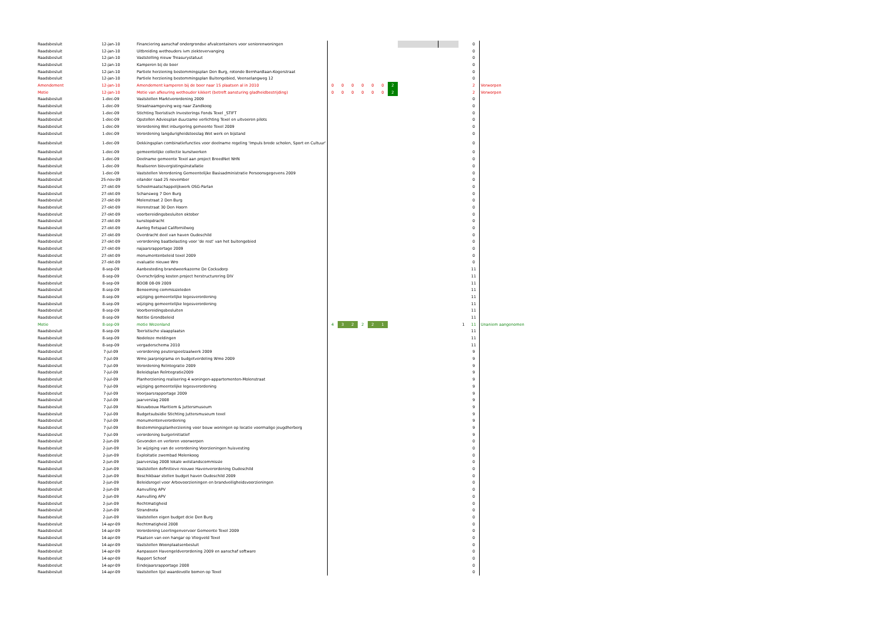| Raadsbesluit | 12-jan-10 | Financiering aanschaf ondergrondse afvalcontainers voor seniorenwoningen | | | | | | | | | | | | | | | 0 | |
| Raadsbesluit | 12-jan-10 | Uitbreiding wethouders ivm ziektevervanging | | | | | | | | | | | | | | | 0 | |
| Raadsbesluit | 12-jan-10 | Vaststelling nieuw Treasurystatuut | | | | | | | | | | | | | | | 0 | |
| Raadsbesluit | 12-jan-10 | Kamperen bij de boer | | | | | | | | | | | | | | | 0 | |
| Raadsbesluit | 12-jan-10 | Partiele herziening bestemmingsplan Den Burg, rotonde Bernhardlaan-Kogerstraat | | | | | | | | | | | | | | | 0 | |
| Raadsbesluit | 12-jan-10 | Partiele herziening bestemmingsplan Buitengebied, Veenselangweg 12 | | | | | | | | | | | | | | | 0 | |
| Amendement | 12-jan-10 | Amendement kamperen bij de boer naar 15 plaatsen al in 2010 | 0 | 0 | 0 | 0 | 0 | 0 | 2 | | | | | | | | 2 | Verworpen |
| Motie | 12-jan-10 | Motie van afkeuring wethouder kikkert (betreft aansturing gladheidbestrijding) | 0 | 0 | 0 | 0 | 0 | 0 | 2 | | | | | | | | 2 | Verworpen |
| Raadsbesluit | 1-dec-09 | Vaststellen Marktverordening 2009 | | | | | | | | | | | | | | | 0 | |
| Raadsbesluit | 1-dec-09 | Straatnaamgeving weg naar Zandkoog | | | | | | | | | | | | | | | 0 | |
| Raadsbesluit | 1-dec-09 | Stichting Toeristisch Investerings Fonds Texel _STIFT | | | | | | | | | | | | | | | 0 | |
| Raadsbesluit | 1-dec-09 | Opstellen Adviesplan duurzame verlichting Texel en uitvoeren pilots | | | | | | | | | | | | | | | 0 | |
| Raadsbesluit | 1-dec-09 | Verordening Wet inburgering gemeente Texel 2009 | | | | | | | | | | | | | | | 0 | |
| Raadsbesluit | 1-dec-09 | Verordening langdurigheidstoeslag Wet werk en bijstand | | | | | | | | | | | | | | | 0 | |
| Raadsbesluit | 1-dec-09 | Dekkingsplan combinatiefuncties voor deelname regeling 'Impuls brede scholen, Sport en Cultuur' | | | | | | | | | | | | | | | 0 | |
| Raadsbesluit | 1-dec-09 | gemeentelijke collectie kunstwerken | | | | | | | | | | | | | | | 0 | |
| Raadsbesluit | 1-dec-09 | Deelname gemeente Texel aan project BreedNet NHN | | | | | | | | | | | | | | | 0 | |
| Raadsbesluit | 1-dec-09 | Realiseren biovergistingsinstallatie | | | | | | | | | | | | | | | 0 | |
| Raadsbesluit | 1-dec-09 | Vaststellen Verordening Gemeentelijke Basisadministratie Persoonsgegevens 2009 | | | | | | | | | | | | | | | 0 | |
| Raadsbesluit | 25-nov-09 | eilander raad 25 november | | | | | | | | | | | | | | | 0 | |
| Raadsbesluit | 27-okt-09 | Schoolmaatschappelijkwerk OSG-Parlan | | | | | | | | | | | | | | | 0 | |
| Raadsbesluit | 27-okt-09 | Schansweg 7 Den Burg | | | | | | | | | | | | | | | 0 | |
| Raadsbesluit | 27-okt-09 | Molenstraat 2 Den Burg | | | | | | | | | | | | | | | 0 | |
| Raadsbesluit | 27-okt-09 | Herenstraat 30 Den Hoorn | | | | | | | | | | | | | | | 0 | |
| Raadsbesluit | 27-okt-09 | voorbereidingsbesluiten oktober | | | | | | | | | | | | | | | 0 | |
| Raadsbesluit | 27-okt-09 | kunstopdracht | | | | | | | | | | | | | | | 0 | |
| Raadsbesluit | 27-okt-09 | Aanleg fietspad Californiëweg | | | | | | | | | | | | | | | 0 | |
| Raadsbesluit | 27-okt-09 | Overdracht deel van haven Oudeschild | | | | | | | | | | | | | | | 0 | |
| Raadsbesluit | 27-okt-09 | verordening baatbelasting voor 'de rest' van het buitengebied | | | | | | | | | | | | | | | 0 | |
| Raadsbesluit | 27-okt-09 | najaarsrapportage 2009 | | | | | | | | | | | | | | | 0 | |
| Raadsbesluit | 27-okt-09 | monumentenbeleid texel 2009 | | | | | | | | | | | | | | | 0 | |
| Raadsbesluit | 27-okt-09 | evaluatie nieuwe Wro | | | | | | | | | | | | | | | 0 | |
| Raadsbesluit | 8-sep-09 | Aanbesteding brandweerkazerne De Cocksdorp | | | | | | | | | | | | | | | 11 | |
| Raadsbesluit | 8-sep-09 | Overschrijding kosten project herstructurering DIV | | | | | | | | | | | | | | | 11 | |
| Raadsbesluit | 8-sep-09 | BOOB 08-09 2009 | | | | | | | | | | | | | | | 11 | |
| Raadsbesluit | 8-sep-09 | Benoeming commissieleden | | | | | | | | | | | | | | | 11 | |
| Raadsbesluit | 8-sep-09 | wijziging gemeentelijke legesverordening | | | | | | | | | | | | | | | 11 | |
| Raadsbesluit | 8-sep-09 | wijziging gemeentelijke legesverordening | | | | | | | | | | | | | | | 11 | |
| Raadsbesluit | 8-sep-09 | Voorbereidingsbesluiten | | | | | | | | | | | | | | | 11 | |
| Raadsbesluit | 8-sep-09 | Notitie Grondbeleid | | | | | | | | | | | | | | | 11 | |
| Motie | 8-sep-09 | motie Wezenland | 4 | 3 | 2 | 2 | 2 | 1 | | | | | | | | 1 | 11 | Unaniem aangenomen |
| Raadsbesluit | 8-sep-09 | Toeristische slaapplaatsn | | | | | | | | | | | | | | | 11 | |
| Raadsbesluit | 8-sep-09 | Nodeloze meldingen | | | | | | | | | | | | | | | 11 | |
| Raadsbesluit | 8-sep-09 | vergaderschema 2010 | | | | | | | | | | | | | | | 11 | |
| Raadsbesluit | 7-jul-09 | verordening peuterspeelzaalwerk 2009 | | | | | | | | | | | | | | | 9 | |
| Raadsbesluit | 7-jul-09 | Wmo jaarprograma en budgetverdeling Wmo 2009 | | | | | | | | | | | | | | | 9 | |
| Raadsbesluit | 7-jul-09 | Verordening Reïntegratie 2009 | | | | | | | | | | | | | | | 9 | |
| Raadsbesluit | 7-jul-09 | Beleidsplan Reïntegratie2009 | | | | | | | | | | | | | | | 9 | |
| Raadsbesluit | 7-jul-09 | Planherziening realisering 4 woningen-appartementen-Molenstraat | | | | | | | | | | | | | | | 9 | |
| Raadsbesluit | 7-jul-09 | wijziging gemeentelijke legesverordening | | | | | | | | | | | | | | | 9 | |
| Raadsbesluit | 7-jul-09 | Voorjaarsrapportage 2009 | | | | | | | | | | | | | | | 9 | |
| Raadsbesluit | 7-jul-09 | jaarverslag 2008 | | | | | | | | | | | | | | | 9 | |
| Raadsbesluit | 7-jul-09 | Nieuwbouw Maritiem & Juttersmuseum | | | | | | | | | | | | | | | 9 | |
| Raadsbesluit | 7-jul-09 | Budgetsubsidie Stichting Juttersmuseum texel | | | | | | | | | | | | | | | 9 | |
| Raadsbesluit | 7-jul-09 | monumentenverordening | | | | | | | | | | | | | | | 9 | |
| Raadsbesluit | 7-jul-09 | Bestemmingsplanherziening voor bouw woningen op locatie voormalige jeugdherberg | | | | | | | | | | | | | | | 9 | |
| Raadsbesluit | 7-jul-09 | verordening burgerinitiatief | | | | | | | | | | | | | | | 9 | |
| Raadsbesluit | 2-jun-09 | Gevonden en verloren voorwerpen | | | | | | | | | | | | | | | 0 | |
| Raadsbesluit | 2-jun-09 | 3e wijziging van de verordening Voorzieningen huisvesting | | | | | | | | | | | | | | | 0 | |
| Raadsbesluit | 2-jun-09 | Exploitatie zwembad Molenkoog | | | | | | | | | | | | | | | 0 | |
| Raadsbesluit | 2-jun-09 | Jaarverslag 2008 lokale welstandscommissie | | | | | | | | | | | | | | | 0 | |
| Raadsbesluit | 2-jun-09 | Vaststellen definitieve nieuwe Havenverordening Oudeschild | | | | | | | | | | | | | | | 0 | |
| Raadsbesluit | 2-jun-09 | Beschikbaar stellen budget haven Oudeschild 2009 | | | | | | | | | | | | | | | 0 | |
| Raadsbesluit | 2-jun-09 | Beleidsregel voor Arbovoorzieningen en brandveiligheidsvoorzieningen | | | | | | | | | | | | | | | 0 | |
| Raadsbesluit | 2-jun-09 | Aanvulling APV | | | | | | | | | | | | | | | 0 | |
| Raadsbesluit | 2-jun-09 | Aanvulling APV | | | | | | | | | | | | | | | 0 | |
| Raadsbesluit | 2-jun-09 | Rechtmatigheid | | | | | | | | | | | | | | | 0 | |
| Raadsbesluit | 2-jun-09 | Strandnota | | | | | | | | | | | | | | | 0 | |
| Raadsbesluit | 2-jun-09 | Vaststellen eigen budget dcie Den Burg | | | | | | | | | | | | | | | 0 | |
| Raadsbesluit | 14-apr-09 | Rechtmatigheid 2008 | | | | | | | | | | | | | | | 0 | |
| Raadsbesluit | 14-apr-09 | Verordening Leerlingenvervoer Gemeente Texel 2009 | | | | | | | | | | | | | | | 0 | |
| Raadsbesluit | 14-apr-09 | Plaatsen van een hangar op Vliegveld Texel | | | | | | | | | | | | | | | 0 | |
| Raadsbesluit | 14-apr-09 | Vaststellen Woonplaatsenbesluit | | | | | | | | | | | | | | | 0 | |
| Raadsbesluit | 14-apr-09 | Aanpassen Havengeldverordening 2009 en aanschaf software | | | | | | | | | | | | | | | 0 | |
| Raadsbesluit | 14-apr-09 | Rapport Schoof | | | | | | | | | | | | | | | 0 | |
| Raadsbesluit | 14-apr-09 | Eindejaarsrapportage 2008 | | | | | | | | | | | | | | | 0 | |
| Raadsbesluit | 14-apr-09 | Vaststellen lijst waardevolle bomen op Texel | | | | | | | | | | | | | | | 0 | |